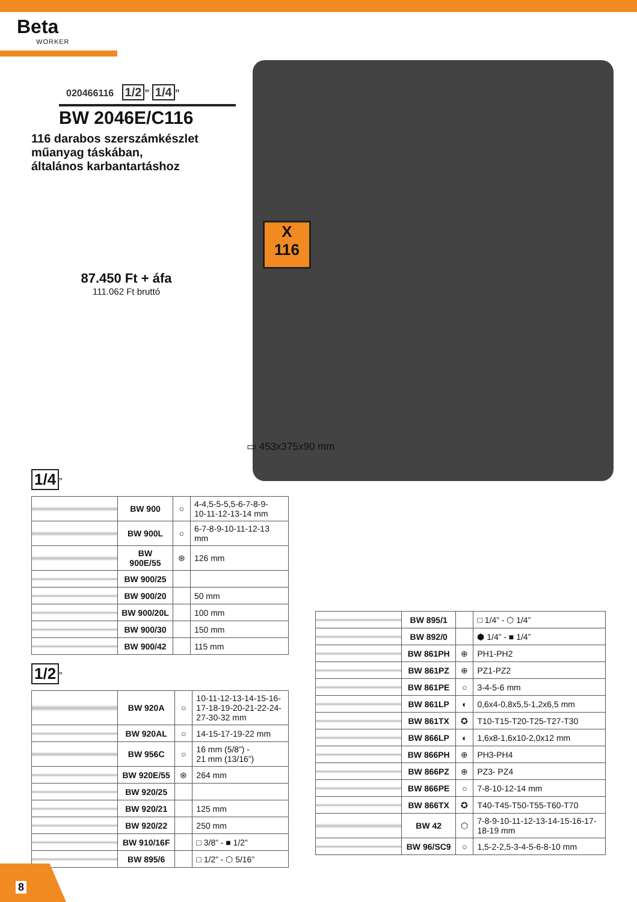Beta
WORKER
020466116 1/2” 1/4”
BW 2046E/C116
116 darabos szerszámkészlet
műanyag táskában,
általános karbantartáshoz
87.450 Ft + áfa
111.062 Ft bruttó
X
116
▭ 453x375x90 mm
1/4
”
| | BW 900 | ○ | 4-4,5-5-5,5-6-7-8-9- 10-11-12-13-14 mm |
| | BW 900L | ○ | 6-7-8-9-10-11-12-13 mm |
| | BW 900E/55 | ⊛ | 126 mm |
| | BW 900/25 | | |
| | BW 900/20 | | 50 mm |
| | BW 900/20L | | 100 mm |
| | BW 900/30 | | 150 mm |
| | BW 900/42 | | 115 mm |
1/2
”
| | BW 920A | ○ | 10-11-12-13-14-15-16- 17-18-19-20-21-22-24- 27-30-32 mm |
| | BW 920AL | ○ | 14-15-17-19-22 mm |
| | BW 956C | ○ | 16 mm (5/8”) - 21 mm (13/16”) |
| | BW 920E/55 | ⊛ | 264 mm |
| | BW 920/25 | | |
| | BW 920/21 | | 125 mm |
| | BW 920/22 | | 250 mm |
| | BW 910/16F | | □ 3/8” - ■ 1/2” |
| | BW 895/6 | | □ 1/2” - ⬡ 5/16” |
| | BW 895/1 | | □ 1/4” - ⬡ 1/4” |
| | BW 892/0 | | ⬢ 1/4” - ■ 1/4” |
| | BW 861PH | ⊕ | PH1-PH2 |
| | BW 861PZ | ⊕ | PZ1-PZ2 |
| | BW 861PE | ○ | 3-4-5-6 mm |
| | BW 861LP | ◐ | 0,6x4-0,8x5,5-1,2x6,5 mm |
| | BW 861TX | ✪ | T10-T15-T20-T25-T27-T30 |
| | BW 866LP | ◐ | 1,6x8-1,6x10-2,0x12 mm |
| | BW 866PH | ⊕ | PH3-PH4 |
| | BW 866PZ | ⊕ | PZ3- PZ4 |
| | BW 866PE | ○ | 7-8-10-12-14 mm |
| | BW 866TX | ✪ | T40-T45-T50-T55-T60-T70 |
| | BW 42 | ⬡ | 7-8-9-10-11-12-13-14-15-16-17- 18-19 mm |
| | BW 96/SC9 | ○ | 1,5-2-2,5-3-4-5-6-8-10 mm |
8